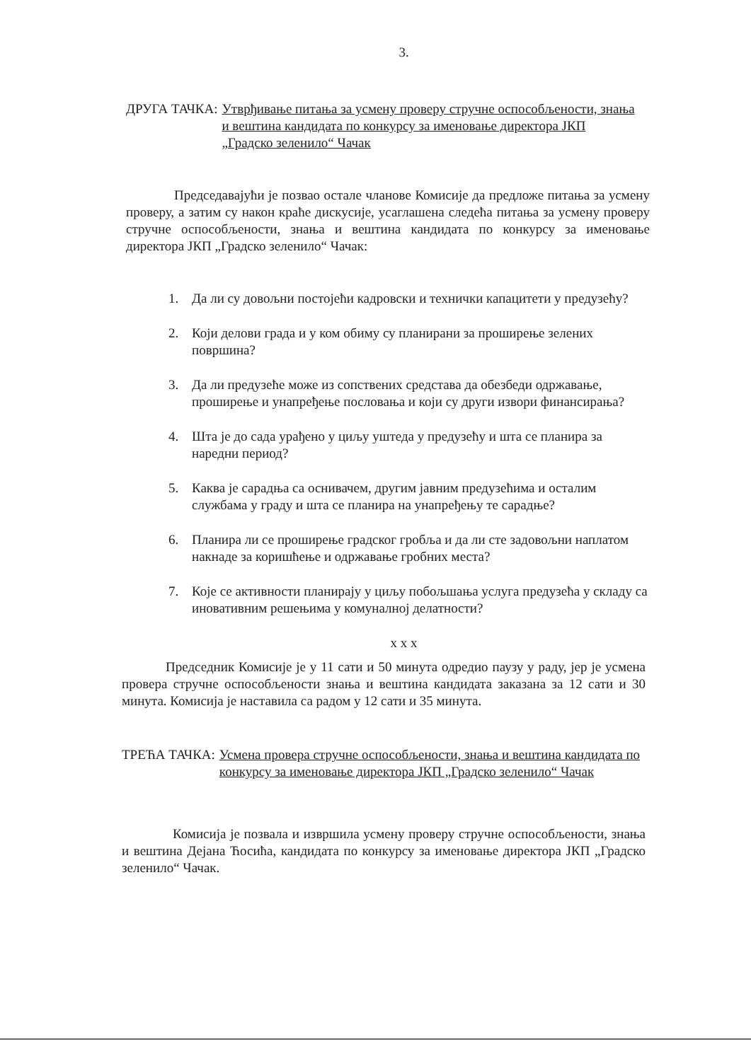3.
ДРУГА ТАЧКА: Утврђивање питања за усмену проверу стручне оспособљености, знања и вештина кандидата по конкурсу за именовање директора ЈКП „Градско зеленило“ Чачак
Председавајући је позвао остале чланове Комисије да предложе питања за усмену проверу, а затим су након краће дискусије, усаглашена следећа питања за усмену проверу стручне оспособљености, знања и вештина кандидата по конкурсу за именовање директора ЈКП „Градско зеленило“ Чачак:
1. Да ли су довољни постојећи кадровски и технички капацитети у предузећу?
2. Који делови града и у ком обиму су планирани за проширење зелених површина?
3. Да ли предузеће може из сопствених средстава да обезбеди одржавање, проширење и унапређење пословања и који су други извори финансирања?
4. Шта је до сада урађено у циљу уштеда у предузећу и шта се планира за наредни период?
5. Каква је сарадња са оснивачем, другим јавним предузећима и осталим службама у граду и шта се планира на унапређењу те сарадње?
6. Планира ли се проширење градског гробља и да ли сте задовољни наплатом накнаде за коришћење и одржавање гробних места?
7. Које се активности планирају у циљу побољшања услуга предузећа у складу са иновативним решењима у комуналној делатности?
x x x
Председник Комисије је у 11 сати и 50 минута одредио паузу у раду, јер је усмена провера стручне оспособљености знања и вештина кандидата заказана за 12 сати и 30 минута. Комисија је наставила са радом у 12 сати и 35 минута.
ТРЕЋА ТАЧКА: Усмена провера стручне оспособљености, знања и вештина кандидата по конкурсу за именовање директора ЈКП „Градско зеленило“ Чачак
Комисија је позвала и извршила усмену проверу стручне оспособљености, знања и вештина Дејана Ћосића, кандидата по конкурсу за именовање директора ЈКП „Градско зеленило“ Чачак.